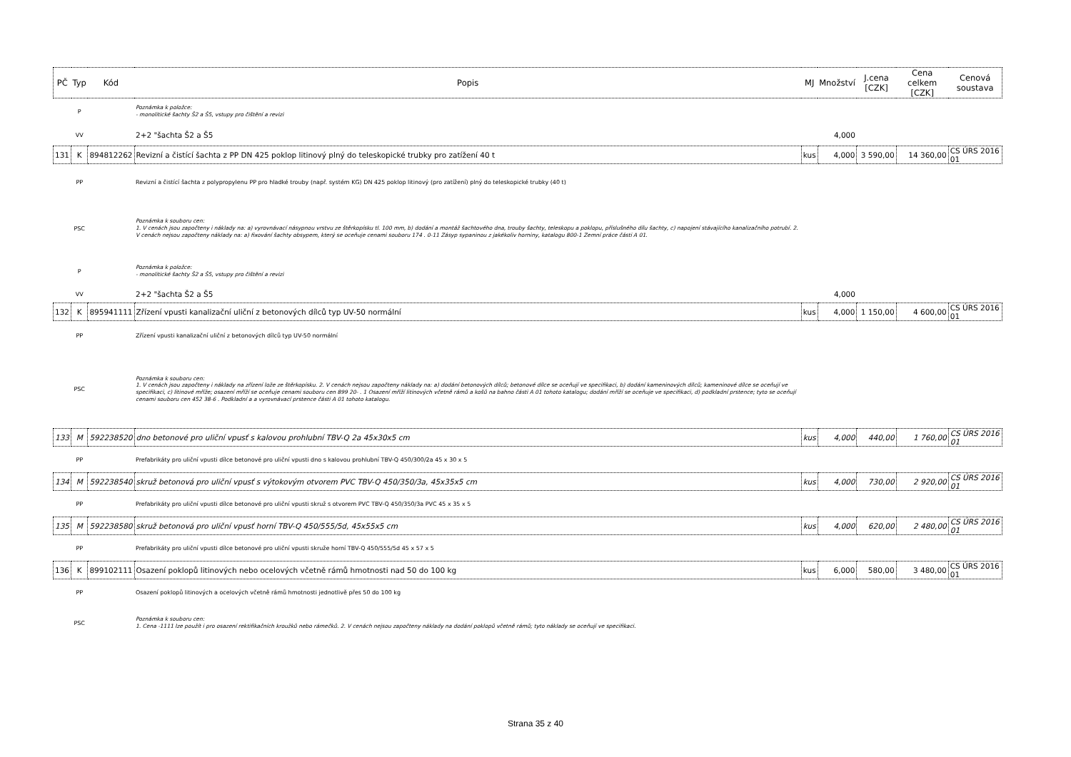| PČ | Typ | Kód | Popis | MJ | Množství | J.cena [CZK] | Cena celkem [CZK] | Cenová soustava |
| --- | --- | --- | --- | --- | --- | --- | --- | --- |
| | P | | Poznámka k položce: - monolitické šachty Š2 a Š5, vstupy pro čištění a revizi | | | | | |
| | VV | | 2+2 "šachta Š2 a Š5 | | 4,000 | | | |
| 131 | K | 894812262 | Revizní a čistící šachta z PP DN 425 poklop litinový plný do teleskopické trubky pro zatížení 40 t | kus | 4,000 | 3 590,00 | 14 360,00 | CS ÚRS 2016 01 |
| | PP | | Revizní a čistící šachta z polypropylenu PP pro hladké trouby (např. systém KG) DN 425 poklop litinový (pro zatížení) plný do teleskopické trubky (40 t) | | | | | |
| | PSC | | Poznámka k souboru cen: 1. V cenách jsou započteny i náklady na: a) vyrovnávací násypnou vrstvu ze štěrkopísku tl. 100 mm, b) dodání a montáž šachtového dna, trouby šachty, teleskopu a poklopu, příslušného dílu šachty, c) napojení stávajícího kanalizačního potrubí. 2. V cenách nejsou započteny náklady na: a) fixování šachty obsypem, který se oceňuje cenami souboru 174 . 0-11 Zásyp sypaninou z jakékoliv horniny, katalogu 800-1 Zemní práce části A 01. | | | | | |
| | P | | Poznámka k položce: - monolitické šachty Š2 a Š5, vstupy pro čištění a revizi | | | | | |
| | VV | | 2+2 "šachta Š2 a Š5 | | 4,000 | | | |
| 132 | K | 895941111 | Zřízení vpusti kanalizační uliční z betonových dílců typ UV-50 normální | kus | 4,000 | 1 150,00 | 4 600,00 | CS ÚRS 2016 01 |
| | PP | | Zřízení vpusti kanalizační uliční z betonových dílců typ UV-50 normální | | | | | |
| | PSC | | Poznámka k souboru cen: 1. V cenách jsou započteny i náklady na zřízení lože ze štěrkopísku. 2. V cenách nejsou započteny náklady na: a) dodání betonových dílců; betonové dílce se oceňují ve specifikaci, b) dodání kameninových dílců; kameninové dílce se oceňují ve specifikaci, c) litinové mříže; osazení mříží se oceňuje cenami souboru cen 899 20- . 1 Osazení mříží litinových včetně rámů a košů na bahno části A 01 tohoto katalogu; dodání mříží se oceňuje ve specifikaci, d) podkladní prstence; tyto se oceňují cenami souboru cen 452 38-6 . Podkladní a a vyrovnávací prstence části A 01 tohoto katalogu. | | | | | |
| 133 | M | 592238520 | dno betonové pro uliční vpusť s kalovou prohlubní TBV-Q 2a 45x30x5 cm | kus | 4,000 | 440,00 | 1 760,00 | CS ÚRS 2016 01 |
| | PP | | Prefabrikáty pro uliční vpusti dílce betonové pro uliční vpusti dno s kalovou prohlubní TBV-Q 450/300/2a 45 x 30 x 5 | | | | | |
| 134 | M | 592238540 | skruž betonová pro uliční vpusť s výtokovým otvorem PVC TBV-Q 450/350/3a, 45x35x5 cm | kus | 4,000 | 730,00 | 2 920,00 | CS ÚRS 2016 01 |
| | PP | | Prefabrikáty pro uliční vpusti dílce betonové pro uliční vpusti skruž s otvorem PVC TBV-Q 450/350/3a PVC 45 x 35 x 5 | | | | | |
| 135 | M | 592238580 | skruž betonová pro uliční vpusť horní TBV-Q 450/555/5d, 45x55x5 cm | kus | 4,000 | 620,00 | 2 480,00 | CS ÚRS 2016 01 |
| | PP | | Prefabrikáty pro uliční vpusti dílce betonové pro uliční vpusti skruže horní TBV-Q 450/555/5d 45 x 57 x 5 | | | | | |
| 136 | K | 899102111 | Osazení poklopů litinových nebo ocelových včetně rámů hmotnosti nad 50 do 100 kg | kus | 6,000 | 580,00 | 3 480,00 | CS ÚRS 2016 01 |
| | PP | | Osazení poklopů litinových a ocelových včetně rámů hmotnosti jednotlivě přes 50 do 100 kg | | | | | |
| | PSC | | Poznámka k souboru cen: 1. Cena -1111 lze použít i pro osazení rektifikačních kroužků nebo rámečků. 2. V cenách nejsou započteny náklady na dodání poklopů včetně rámů; tyto náklady se oceňují ve specifikaci. | | | | | |
Strana 35 z 40